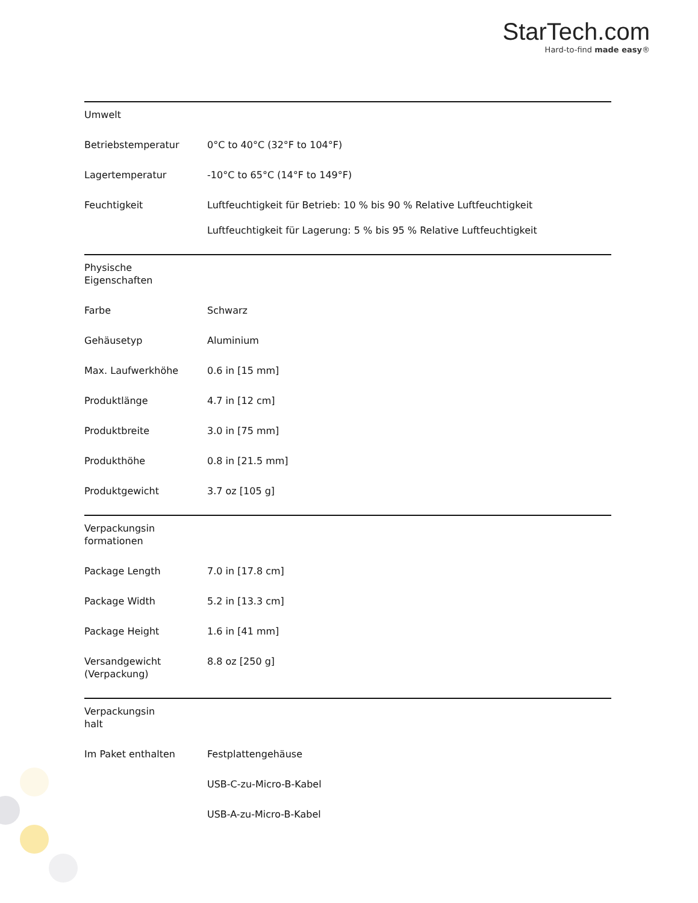StarTech.com
Hard-to-find made easy®
| Umwelt | | |
| | Betriebstemperatur | 0°C to 40°C (32°F to 104°F) |
| | Lagertemperatur | -10°C to 65°C (14°F to 149°F) |
| | Feuchtigkeit | Luftfeuchtigkeit für Betrieb: 10 % bis 90 % Relative Luftfeuchtigkeit Luftfeuchtigkeit für Lagerung: 5 % bis 95 % Relative Luftfeuchtigkeit |
| Physische Eigenschaften | | |
| | Farbe | Schwarz |
| | Gehäusetyp | Aluminium |
| | Max. Laufwerkhöhe | 0.6 in [15 mm] |
| | Produktlänge | 4.7 in [12 cm] |
| | Produktbreite | 3.0 in [75 mm] |
| | Produkthöhe | 0.8 in [21.5 mm] |
| | Produktgewicht | 3.7 oz [105 g] |
| Verpackungsin formationen | | |
| | Package Length | 7.0 in [17.8 cm] |
| | Package Width | 5.2 in [13.3 cm] |
| | Package Height | 1.6 in [41 mm] |
| | Versandgewicht (Verpackung) | 8.8 oz [250 g] |
| Verpackungsin halt | | |
| | Im Paket enthalten | Festplattengehäuse |
| | | USB-C-zu-Micro-B-Kabel |
| | | USB-A-zu-Micro-B-Kabel |